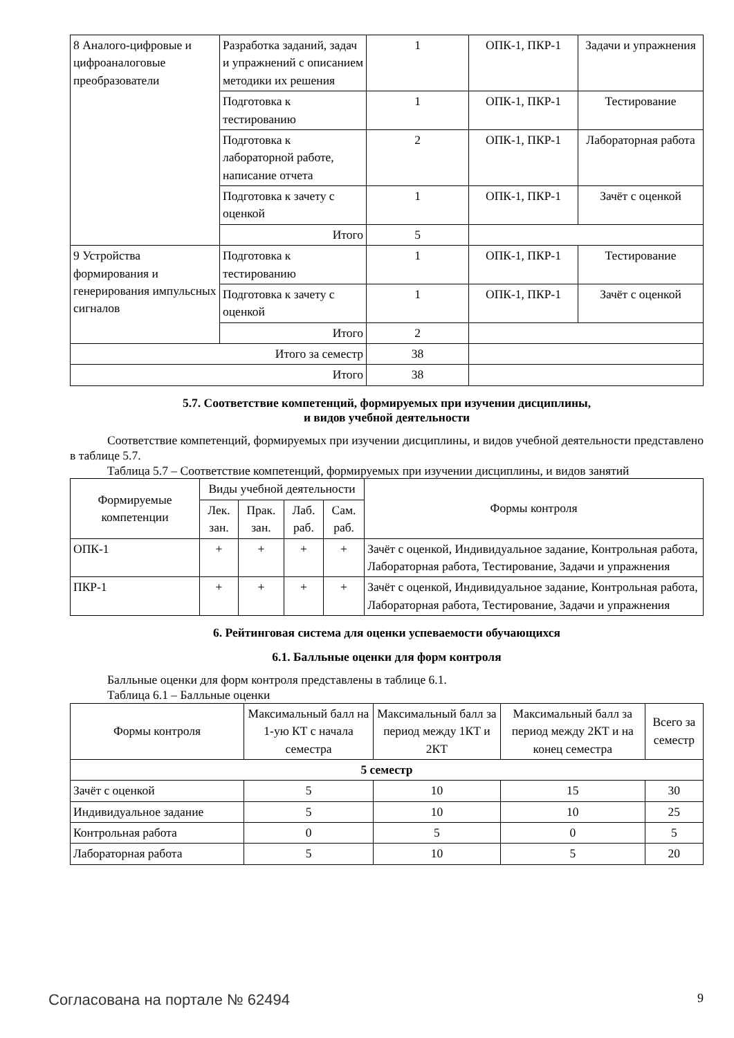| 8 Аналого-цифровые и цифроаналоговые преобразователи | Разработка заданий, задач и упражнений с описанием методики их решения | 1 | ОПК-1, ПКР-1 | Задачи и упражнения |
| | Подготовка к тестированию | 1 | ОПК-1, ПКР-1 | Тестирование |
| | Подготовка к лабораторной работе, написание отчета | 2 | ОПК-1, ПКР-1 | Лабораторная работа |
| | Подготовка к зачету с оценкой | 1 | ОПК-1, ПКР-1 | Зачёт с оценкой |
| | Итого | 5 | | |
| 9 Устройства формирования и генерирования импульсных сигналов | Подготовка к тестированию | 1 | ОПК-1, ПКР-1 | Тестирование |
| | Подготовка к зачету с оценкой | 1 | ОПК-1, ПКР-1 | Зачёт с оценкой |
| | Итого | 2 | | |
| Итого за семестр | | 38 | | |
| Итого | | 38 | | |
5.7. Соответствие компетенций, формируемых при изучении дисциплины,
и видов учебной деятельности
Соответствие компетенций, формируемых при изучении дисциплины, и видов учебной деятельности представлено в таблице 5.7.
Таблица 5.7 – Соответствие компетенций, формируемых при изучении дисциплины, и видов занятий
| Формируемые компетенции | Виды учебной деятельности | | | | Формы контроля |
| --- | --- | --- | --- | --- | --- |
| | Лек. зан. | Прак. зан. | Лаб. раб. | Сам. раб. | |
| ОПК-1 | + | + | + | + | Зачёт с оценкой, Индивидуальное задание, Контрольная работа, Лабораторная работа, Тестирование, Задачи и упражнения |
| ПКР-1 | + | + | + | + | Зачёт с оценкой, Индивидуальное задание, Контрольная работа, Лабораторная работа, Тестирование, Задачи и упражнения |
6. Рейтинговая система для оценки успеваемости обучающихся
6.1. Балльные оценки для форм контроля
Балльные оценки для форм контроля представлены в таблице 6.1.
Таблица 6.1 – Балльные оценки
| Формы контроля | Максимальный балл на 1-ую КТ с начала семестра | Максимальный балл за период между 1КТ и 2КТ | Максимальный балл за период между 2КТ и на конец семестра | Всего за семестр |
| --- | --- | --- | --- | --- |
| 5 семестр | | | | |
| Зачёт с оценкой | 5 | 10 | 15 | 30 |
| Индивидуальное задание | 5 | 10 | 10 | 25 |
| Контрольная работа | 0 | 5 | 0 | 5 |
| Лабораторная работа | 5 | 10 | 5 | 20 |
Согласована на портале № 62494 9